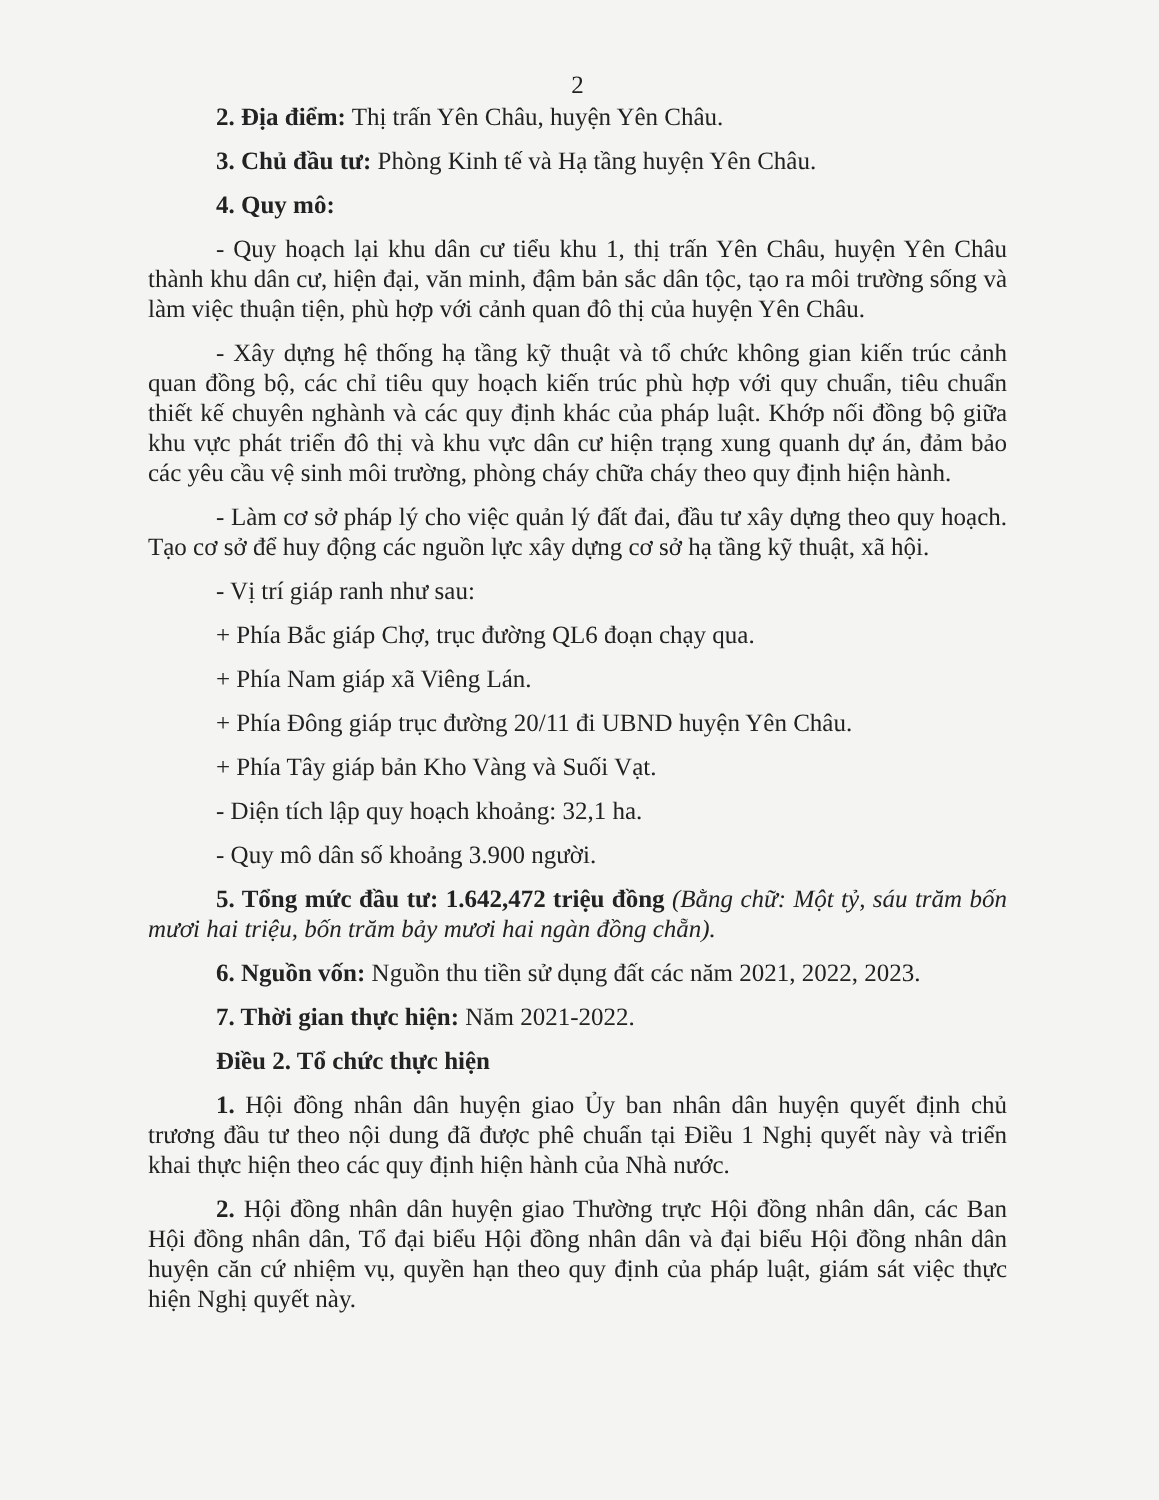2
2. Địa điểm: Thị trấn Yên Châu, huyện Yên Châu.
3. Chủ đầu tư: Phòng Kinh tế và Hạ tầng huyện Yên Châu.
4. Quy mô:
- Quy hoạch lại khu dân cư tiểu khu 1, thị trấn Yên Châu, huyện Yên Châu thành khu dân cư, hiện đại, văn minh, đậm bản sắc dân tộc, tạo ra môi trường sống và làm việc thuận tiện, phù hợp với cảnh quan đô thị của huyện Yên Châu.
- Xây dựng hệ thống hạ tầng kỹ thuật và tổ chức không gian kiến trúc cảnh quan đồng bộ, các chỉ tiêu quy hoạch kiến trúc phù hợp với quy chuẩn, tiêu chuẩn thiết kế chuyên nghành và các quy định khác của pháp luật. Khớp nối đồng bộ giữa khu vực phát triển đô thị và khu vực dân cư hiện trạng xung quanh dự án, đảm bảo các yêu cầu vệ sinh môi trường, phòng cháy chữa cháy theo quy định hiện hành.
- Làm cơ sở pháp lý cho việc quản lý đất đai, đầu tư xây dựng theo quy hoạch. Tạo cơ sở để huy động các nguồn lực xây dựng cơ sở hạ tầng kỹ thuật, xã hội.
- Vị trí giáp ranh như sau:
+ Phía Bắc giáp Chợ, trục đường QL6 đoạn chạy qua.
+ Phía Nam giáp xã Viêng Lán.
+ Phía Đông giáp trục đường 20/11 đi UBND huyện Yên Châu.
+ Phía Tây giáp bản Kho Vàng và Suối Vạt.
- Diện tích lập quy hoạch khoảng: 32,1 ha.
- Quy mô dân số khoảng 3.900 người.
5. Tổng mức đầu tư: 1.642,472 triệu đồng (Bằng chữ: Một tỷ, sáu trăm bốn mươi hai triệu, bốn trăm bảy mươi hai ngàn đồng chẵn).
6. Nguồn vốn: Nguồn thu tiền sử dụng đất các năm 2021, 2022, 2023.
7. Thời gian thực hiện: Năm 2021-2022.
Điều 2. Tổ chức thực hiện
1. Hội đồng nhân dân huyện giao Ủy ban nhân dân huyện quyết định chủ trương đầu tư theo nội dung đã được phê chuẩn tại Điều 1 Nghị quyết này và triển khai thực hiện theo các quy định hiện hành của Nhà nước.
2. Hội đồng nhân dân huyện giao Thường trực Hội đồng nhân dân, các Ban Hội đồng nhân dân, Tổ đại biểu Hội đồng nhân dân và đại biểu Hội đồng nhân dân huyện căn cứ nhiệm vụ, quyền hạn theo quy định của pháp luật, giám sát việc thực hiện Nghị quyết này.